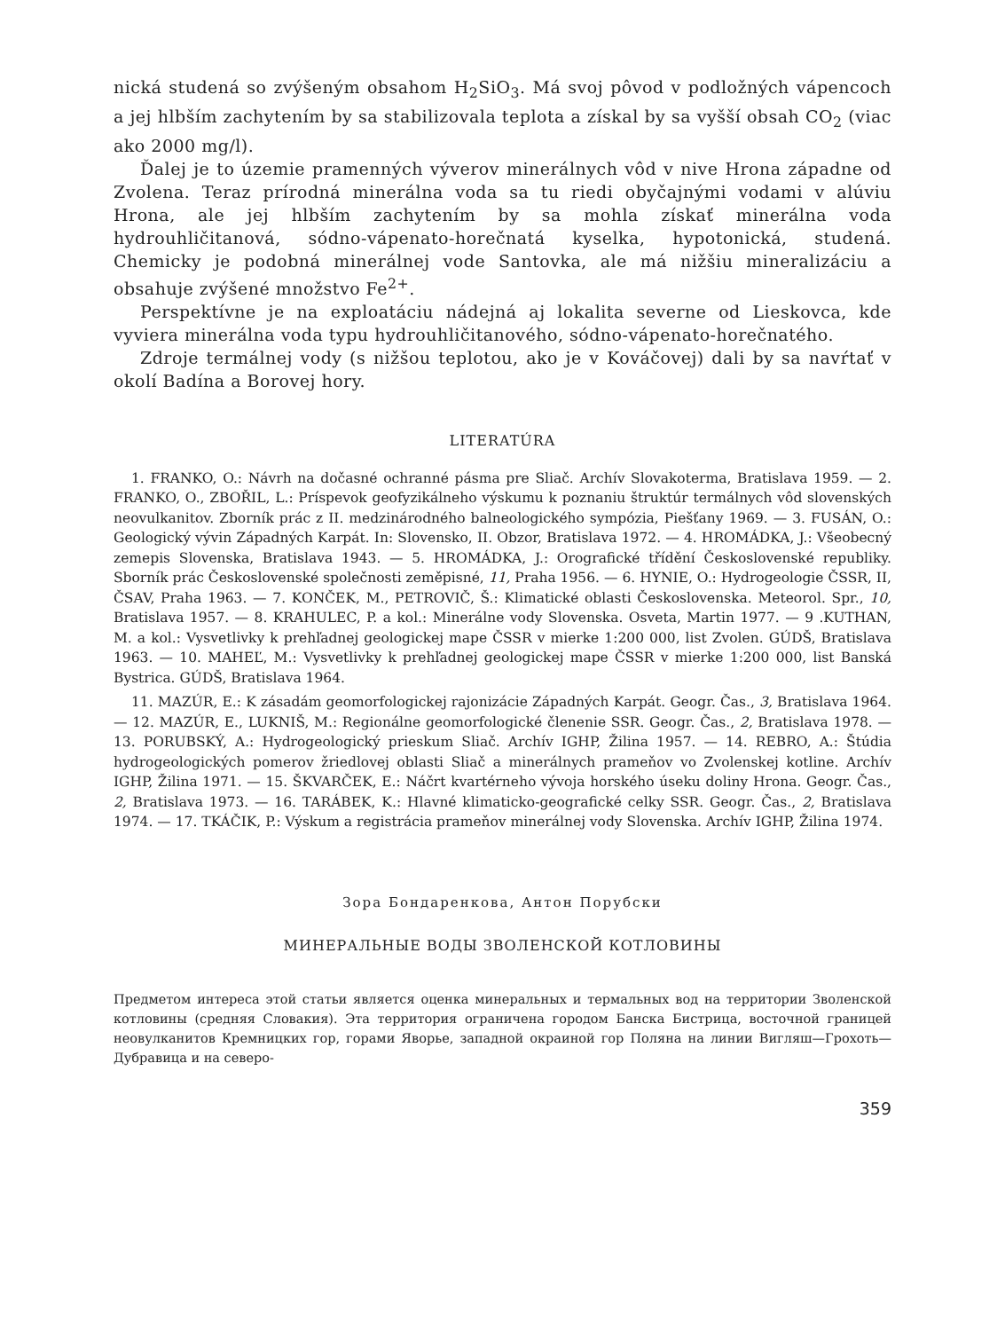nická studená so zvýšeným obsahom H<sub>2</sub>SiO<sub>3</sub>. Má svoj pôvod v podložných vápencoch a jej hlbším zachytením by sa stabilizovala teplota a získal by sa vyšší obsah CO<sub>2</sub> (viac ako 2000 mg/l).
Ďalej je to územie pramenných výverov minerálnych vôd v nive Hrona západne od Zvolena. Teraz prírodná minerálna voda sa tu riedi obyčajnými vodami v alúviu Hrona, ale jej hlbším zachytením by sa mohla získať minerálna voda hydrouhličitanová, sódno-vápenato-horečnatá kyselka, hypotonická, studená. Chemicky je podobná minerálnej vode Santovka, ale má nižšiu mineralizáciu a obsahuje zvýšené množstvo Fe<sup>2+</sup>.
Perspektívne je na exploatáciu nádejná aj lokalita severne od Lieskovca, kde vyviera minerálna voda typu hydrouhličitanového, sódno-vápenato-horečnatého.
Zdroje termálnej vody (s nižšou teplotou, ako je v Kováčovej) dali by sa navŕtať v okolí Badína a Borovej hory.
LITERATÚRA
1. FRANKO, O.: Návrh na dočasné ochranné pásma pre Sliač. Archív Slovakoterma, Bratislava 1959. — 2. FRANKO, O., ZBOŘIL, L.: Príspevok geofyzikálneho výskumu k poznaniu štruktúr termálnych vôd slovenských neovulkanitov. Zborník prác z II. medzinárodného balneologického sympózia, Piešťany 1969. — 3. FUSÁN, O.: Geologický vývin Západných Karpát. In: Slovensko, II. Obzor, Bratislava 1972. — 4. HROMÁDKA, J.: Všeobecný zemepis Slovenska, Bratislava 1943. — 5. HROMÁDKA, J.: Orografické třídění Československé republiky. Sborník prác Československé společnosti zeměpisné, 11, Praha 1956. — 6. HYNIE, O.: Hydrogeologie ČSSR, II, ČSAV, Praha 1963. — 7. KONČEK, M., PETROVIČ, Š.: Klimatické oblasti Československa. Meteorol. Spr., 10, Bratislava 1957. — 8. KRAHULEC, P. a kol.: Minerálne vody Slovenska. Osveta, Martin 1977. — 9 .KUTHAN, M. a kol.: Vysvetlivky k prehľadnej geologickej mape ČSSR v mierke 1:200 000, list Zvolen. GÚDŠ, Bratislava 1963. — 10. MAHEĽ, M.: Vysvetlivky k prehľadnej geologickej mape ČSSR v mierke 1:200 000, list Banská Bystrica. GÚDŠ, Bratislava 1964.
11. MAZÚR, E.: K zásadám geomorfologickej rajonizácie Západných Karpát. Geogr. Čas., 3, Bratislava 1964. — 12. MAZÚR, E., LUKNIŠ, M.: Regionálne geomorfologické členenie SSR. Geogr. Čas., 2, Bratislava 1978. — 13. PORUBSKÝ, A.: Hydrogeologický prieskum Sliač. Archív IGHP, Žilina 1957. — 14. REBRO, A.: Štúdia hydrogeologických pomerov žriedlovej oblasti Sliač a minerálnych prameňov vo Zvolenskej kotline. Archív IGHP, Žilina 1971. — 15. ŠKVARČEK, E.: Náčrt kvartérneho vývoja horského úseku doliny Hrona. Geogr. Čas., 2, Bratislava 1973. — 16. TARÁBEK, K.: Hlavné klimaticko-geografické celky SSR. Geogr. Čas., 2, Bratislava 1974. — 17. TKÁČIK, P.: Výskum a registrácia prameňov minerálnej vody Slovenska. Archív IGHP, Žilina 1974.
Зора Бондаренкова, Антон Порубски
МИНЕРАЛЬНЫЕ ВОДЫ ЗВОЛЕНСКОЙ КОТЛОВИНЫ
Предметом интереса этой статьи является оценка минеральных и термальных вод на территории Зволенской котловины (средняя Словакия). Эта территория ограничена городом Банска Бистрица, восточной границей неовулканитов Кремницких гор, горами Яворье, западной окраиной гор Поляна на линии Вигляш—Грохоть—Дубравица и на северо-
359